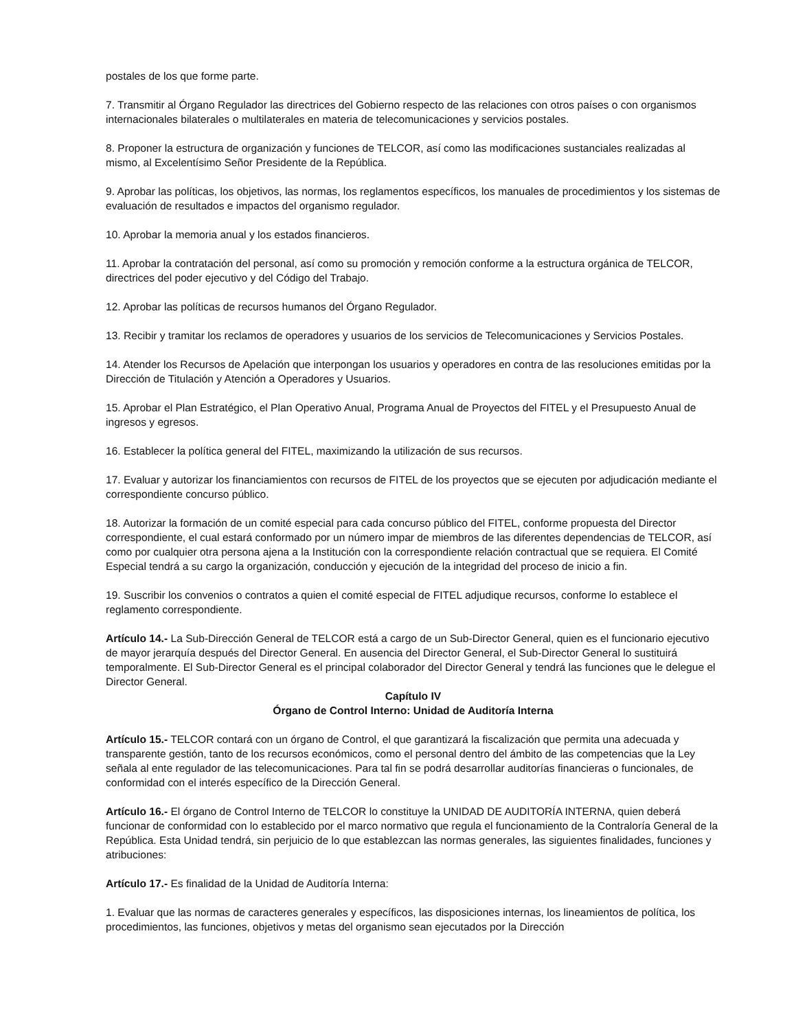postales de los que forme parte.
7. Transmitir al Órgano Regulador las directrices del Gobierno respecto de las relaciones con otros países o con organismos internacionales bilaterales o multilaterales en materia de telecomunicaciones y servicios postales.
8. Proponer la estructura de organización y funciones de TELCOR, así como las modificaciones sustanciales realizadas al mismo, al Excelentísimo Señor Presidente de la República.
9. Aprobar las políticas, los objetivos, las normas, los reglamentos específicos, los manuales de procedimientos y los sistemas de evaluación de resultados e impactos del organismo regulador.
10. Aprobar la memoria anual y los estados financieros.
11. Aprobar la contratación del personal, así como su promoción y remoción conforme a la estructura orgánica de TELCOR, directrices del poder ejecutivo y del Código del Trabajo.
12. Aprobar las políticas de recursos humanos del Órgano Regulador.
13. Recibir y tramitar los reclamos de operadores y usuarios de los servicios de Telecomunicaciones y Servicios Postales.
14. Atender los Recursos de Apelación que interpongan los usuarios y operadores en contra de las resoluciones emitidas por la Dirección de Titulación y Atención a Operadores y Usuarios.
15. Aprobar el Plan Estratégico, el Plan Operativo Anual, Programa Anual de Proyectos del FITEL y el Presupuesto Anual de ingresos y egresos.
16. Establecer la política general del FITEL, maximizando la utilización de sus recursos.
17. Evaluar y autorizar los financiamientos con recursos de FITEL de los proyectos que se ejecuten por adjudicación mediante el correspondiente concurso público.
18. Autorizar la formación de un comité especial para cada concurso público del FITEL, conforme propuesta del Director correspondiente, el cual estará conformado por un número impar de miembros de las diferentes dependencias de TELCOR, así como por cualquier otra persona ajena a la Institución con la correspondiente relación contractual que se requiera. El Comité Especial tendrá a su cargo la organización, conducción y ejecución de la integridad del proceso de inicio a fin.
19. Suscribir los convenios o contratos a quien el comité especial de FITEL adjudique recursos, conforme lo establece el reglamento correspondiente.
Artículo 14.- La Sub-Dirección General de TELCOR está a cargo de un Sub-Director General, quien es el funcionario ejecutivo de mayor jerarquía después del Director General. En ausencia del Director General, el Sub-Director General lo sustituirá temporalmente. El Sub-Director General es el principal colaborador del Director General y tendrá las funciones que le delegue el Director General.
Capítulo IV
Órgano de Control Interno: Unidad de Auditoría Interna
Artículo 15.- TELCOR contará con un órgano de Control, el que garantizará la fiscalización que permita una adecuada y transparente gestión, tanto de los recursos económicos, como el personal dentro del ámbito de las competencias que la Ley señala al ente regulador de las telecomunicaciones. Para tal fin se podrá desarrollar auditorías financieras o funcionales, de conformidad con el interés específico de la Dirección General.
Artículo 16.- El órgano de Control Interno de TELCOR lo constituye la UNIDAD DE AUDITORÍA INTERNA, quien deberá funcionar de conformidad con lo establecido por el marco normativo que regula el funcionamiento de la Contraloría General de la República. Esta Unidad tendrá, sin perjuicio de lo que establezcan las normas generales, las siguientes finalidades, funciones y atribuciones:
Artículo 17.- Es finalidad de la Unidad de Auditoría Interna:
1. Evaluar que las normas de caracteres generales y específicos, las disposiciones internas, los lineamientos de política, los procedimientos, las funciones, objetivos y metas del organismo sean ejecutados por la Dirección